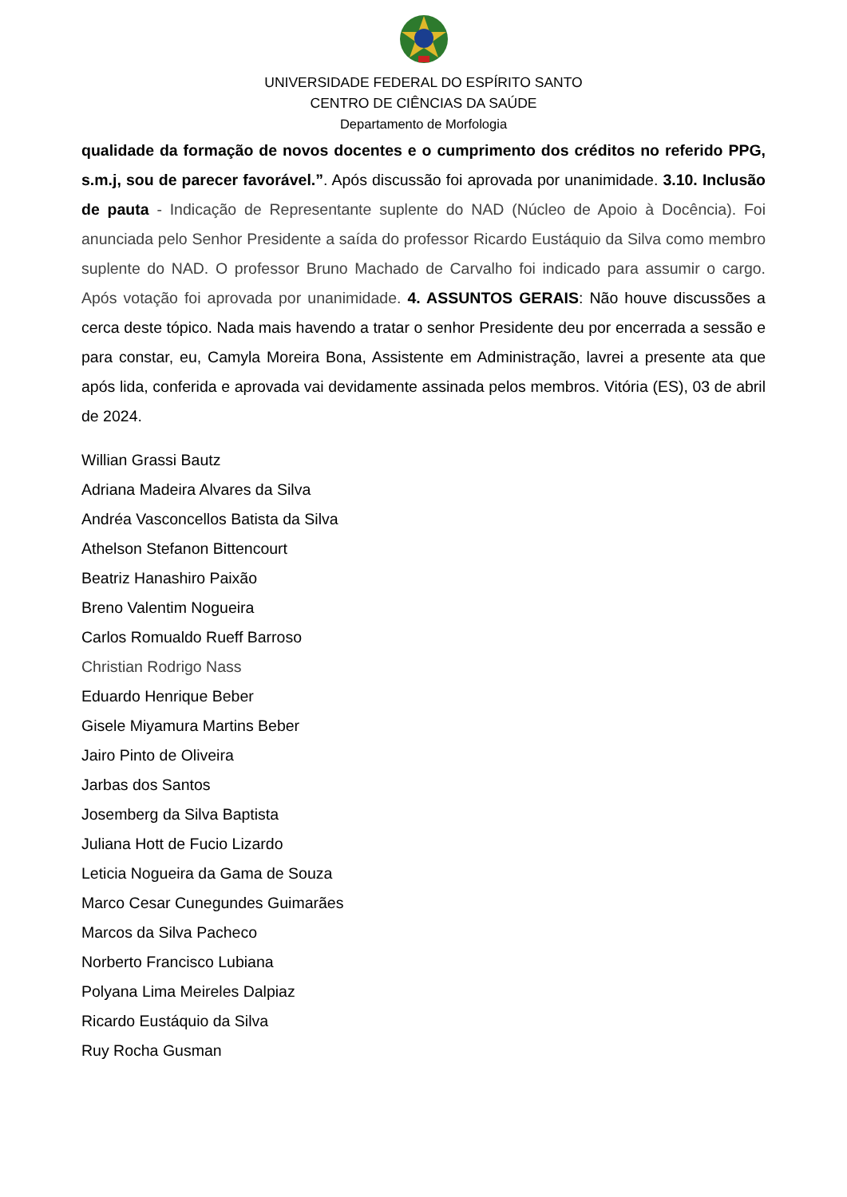UNIVERSIDADE FEDERAL DO ESPÍRITO SANTO
CENTRO DE CIÊNCIAS DA SAÚDE
Departamento de Morfologia
qualidade da formação de novos docentes e o cumprimento dos créditos no referido PPG, s.m.j, sou de parecer favorável.”. Após discussão foi aprovada por unanimidade. 3.10. Inclusão de pauta - Indicação de Representante suplente do NAD (Núcleo de Apoio à Docência). Foi anunciada pelo Senhor Presidente a saída do professor Ricardo Eustáquio da Silva como membro suplente do NAD. O professor Bruno Machado de Carvalho foi indicado para assumir o cargo. Após votação foi aprovada por unanimidade. 4. ASSUNTOS GERAIS: Não houve discussões a cerca deste tópico. Nada mais havendo a tratar o senhor Presidente deu por encerrada a sessão e para constar, eu, Camyla Moreira Bona, Assistente em Administração, lavrei a presente ata que após lida, conferida e aprovada vai devidamente assinada pelos membros. Vitória (ES), 03 de abril de 2024.
Willian Grassi Bautz
Adriana Madeira Alvares da Silva
Andréa Vasconcellos Batista da Silva
Athelson Stefanon Bittencourt
Beatriz Hanashiro Paixão
Breno Valentim Nogueira
Carlos Romualdo Rueff Barroso
Christian Rodrigo Nass
Eduardo Henrique Beber
Gisele Miyamura Martins Beber
Jairo Pinto de Oliveira
Jarbas dos Santos
Josemberg da Silva Baptista
Juliana Hott de Fucio Lizardo
Leticia Nogueira da Gama de Souza
Marco Cesar Cunegundes Guimarães
Marcos da Silva Pacheco
Norberto Francisco Lubiana
Polyana Lima Meireles Dalpiaz
Ricardo Eustáquio da Silva
Ruy Rocha Gusman